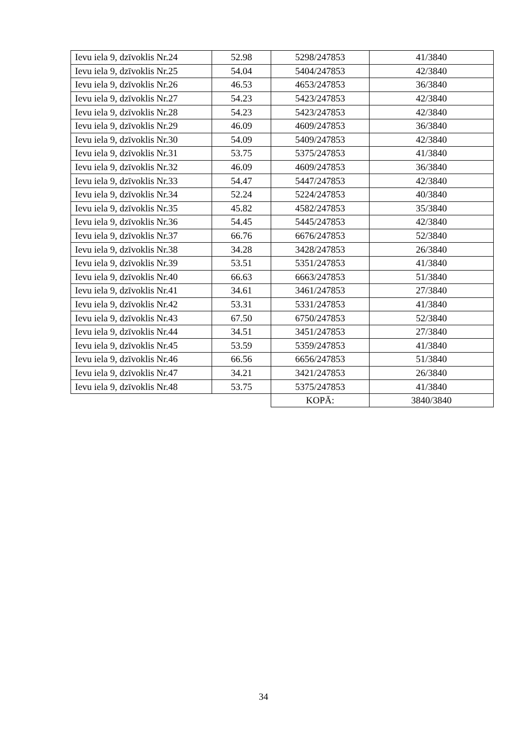| Ievu iela 9, dzīvoklis Nr.24 | 52.98 | 5298/247853 | 41/3840 |
| Ievu iela 9, dzīvoklis Nr.25 | 54.04 | 5404/247853 | 42/3840 |
| Ievu iela 9, dzīvoklis Nr.26 | 46.53 | 4653/247853 | 36/3840 |
| Ievu iela 9, dzīvoklis Nr.27 | 54.23 | 5423/247853 | 42/3840 |
| Ievu iela 9, dzīvoklis Nr.28 | 54.23 | 5423/247853 | 42/3840 |
| Ievu iela 9, dzīvoklis Nr.29 | 46.09 | 4609/247853 | 36/3840 |
| Ievu iela 9, dzīvoklis Nr.30 | 54.09 | 5409/247853 | 42/3840 |
| Ievu iela 9, dzīvoklis Nr.31 | 53.75 | 5375/247853 | 41/3840 |
| Ievu iela 9, dzīvoklis Nr.32 | 46.09 | 4609/247853 | 36/3840 |
| Ievu iela 9, dzīvoklis Nr.33 | 54.47 | 5447/247853 | 42/3840 |
| Ievu iela 9, dzīvoklis Nr.34 | 52.24 | 5224/247853 | 40/3840 |
| Ievu iela 9, dzīvoklis Nr.35 | 45.82 | 4582/247853 | 35/3840 |
| Ievu iela 9, dzīvoklis Nr.36 | 54.45 | 5445/247853 | 42/3840 |
| Ievu iela 9, dzīvoklis Nr.37 | 66.76 | 6676/247853 | 52/3840 |
| Ievu iela 9, dzīvoklis Nr.38 | 34.28 | 3428/247853 | 26/3840 |
| Ievu iela 9, dzīvoklis Nr.39 | 53.51 | 5351/247853 | 41/3840 |
| Ievu iela 9, dzīvoklis Nr.40 | 66.63 | 6663/247853 | 51/3840 |
| Ievu iela 9, dzīvoklis Nr.41 | 34.61 | 3461/247853 | 27/3840 |
| Ievu iela 9, dzīvoklis Nr.42 | 53.31 | 5331/247853 | 41/3840 |
| Ievu iela 9, dzīvoklis Nr.43 | 67.50 | 6750/247853 | 52/3840 |
| Ievu iela 9, dzīvoklis Nr.44 | 34.51 | 3451/247853 | 27/3840 |
| Ievu iela 9, dzīvoklis Nr.45 | 53.59 | 5359/247853 | 41/3840 |
| Ievu iela 9, dzīvoklis Nr.46 | 66.56 | 6656/247853 | 51/3840 |
| Ievu iela 9, dzīvoklis Nr.47 | 34.21 | 3421/247853 | 26/3840 |
| Ievu iela 9, dzīvoklis Nr.48 | 53.75 | 5375/247853 | 41/3840 |
| | | KOPĀ: | 3840/3840 |
34